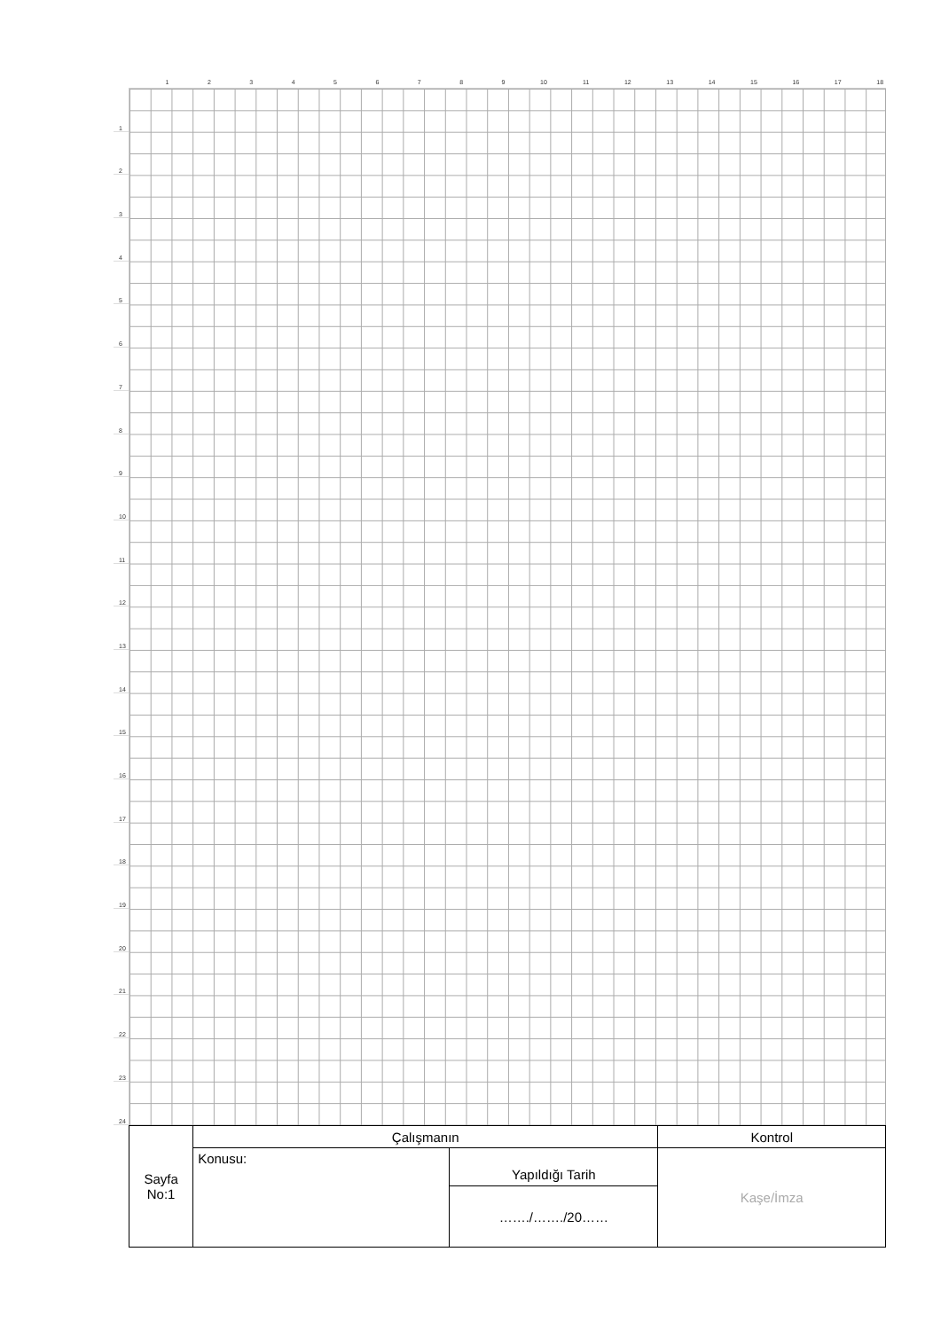1 2 3 4 5 6 7 8 9 10 11 12 13 14 15 16 17 18
1
2
3
4
5
6
7
8
9
10
11
12
13
14
15
16
17
18
19
20
21
22
23
24
| Sayfa No:1 | Çalışmanın | | Kontrol |
| | Konusu: | Yapıldığı Tarih | Kaşe/İmza |
| | | ……./……./20…… | |